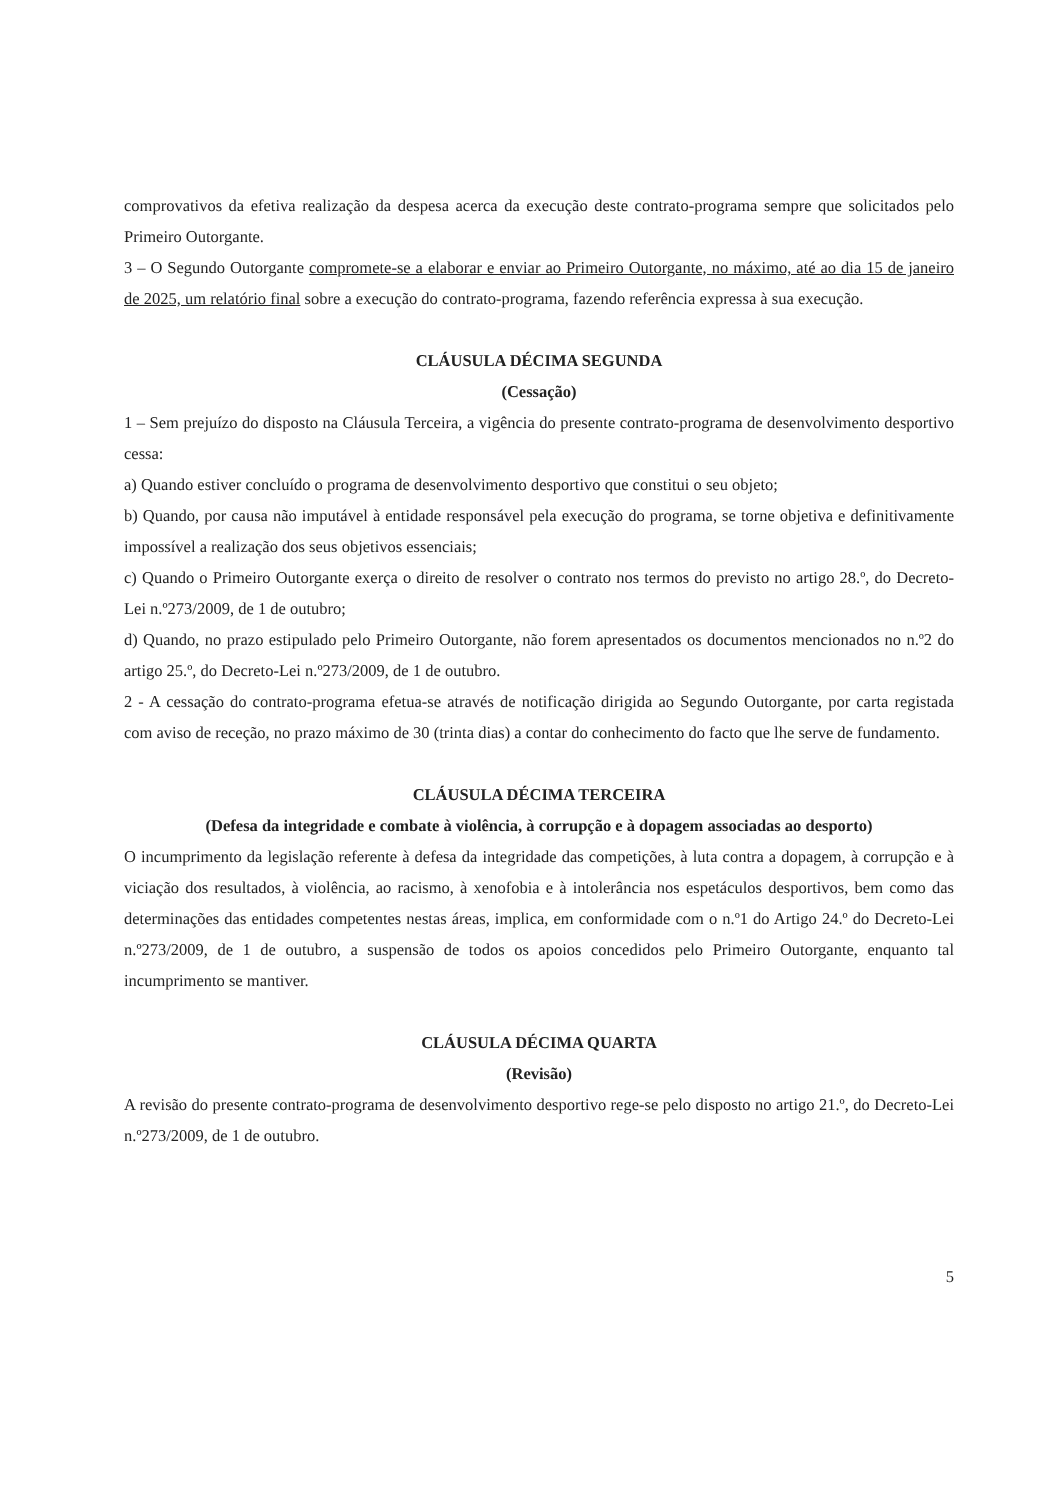comprovativos da efetiva realização da despesa acerca da execução deste contrato-programa sempre que solicitados pelo Primeiro Outorgante.
3 – O Segundo Outorgante compromete-se a elaborar e enviar ao Primeiro Outorgante, no máximo, até ao dia 15 de janeiro de 2025, um relatório final sobre a execução do contrato-programa, fazendo referência expressa à sua execução.
CLÁUSULA DÉCIMA SEGUNDA
(Cessação)
1 – Sem prejuízo do disposto na Cláusula Terceira, a vigência do presente contrato-programa de desenvolvimento desportivo cessa:
a) Quando estiver concluído o programa de desenvolvimento desportivo que constitui o seu objeto;
b) Quando, por causa não imputável à entidade responsável pela execução do programa, se torne objetiva e definitivamente impossível a realização dos seus objetivos essenciais;
c) Quando o Primeiro Outorgante exerça o direito de resolver o contrato nos termos do previsto no artigo 28.º, do Decreto-Lei n.º273/2009, de 1 de outubro;
d) Quando, no prazo estipulado pelo Primeiro Outorgante, não forem apresentados os documentos mencionados no n.º2 do artigo 25.º, do Decreto-Lei n.º273/2009, de 1 de outubro.
2 - A cessação do contrato-programa efetua-se através de notificação dirigida ao Segundo Outorgante, por carta registada com aviso de receção, no prazo máximo de 30 (trinta dias) a contar do conhecimento do facto que lhe serve de fundamento.
CLÁUSULA DÉCIMA TERCEIRA
(Defesa da integridade e combate à violência, à corrupção e à dopagem associadas ao desporto)
O incumprimento da legislação referente à defesa da integridade das competições, à luta contra a dopagem, à corrupção e à viciação dos resultados, à violência, ao racismo, à xenofobia e à intolerância nos espetáculos desportivos, bem como das determinações das entidades competentes nestas áreas, implica, em conformidade com o n.º1 do Artigo 24.º do Decreto-Lei n.º273/2009, de 1 de outubro, a suspensão de todos os apoios concedidos pelo Primeiro Outorgante, enquanto tal incumprimento se mantiver.
CLÁUSULA DÉCIMA QUARTA
(Revisão)
A revisão do presente contrato-programa de desenvolvimento desportivo rege-se pelo disposto no artigo 21.º, do Decreto-Lei n.º273/2009, de 1 de outubro.
5